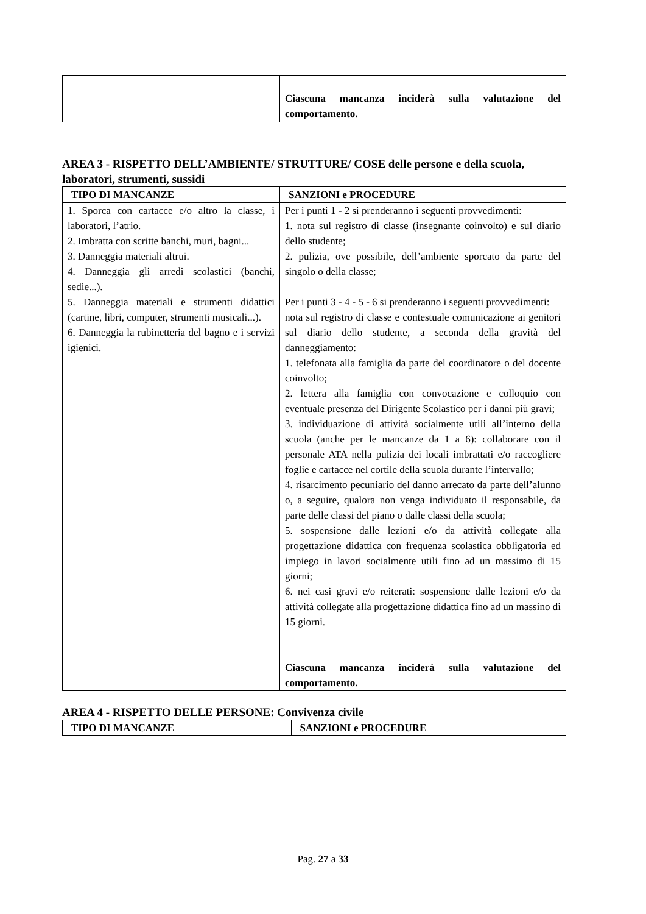| | Ciascuna mancanza inciderà sulla valutazione del comportamento. |
AREA 3 - RISPETTO DELL’AMBIENTE/ STRUTTURE/ COSE delle persone e della scuola, laboratori, strumenti, sussidi
| TIPO DI MANCANZE | SANZIONI e PROCEDURE |
| --- | --- |
| 1. Sporca con cartacce e/o altro la classe, i laboratori, l’atrio. 2. Imbratta con scritte banchi, muri, bagni... 3. Danneggia materiali altrui. 4. Danneggia gli arredi scolastici (banchi, sedie...). 5. Danneggia materiali e strumenti didattici (cartine, libri, computer, strumenti musicali...). 6. Danneggia la rubinetteria del bagno e i servizi igienici. | Per i punti 1 - 2 si prenderanno i seguenti provvedimenti: 1. nota sul registro di classe (insegnante coinvolto) e sul diario dello studente; 2. pulizia, ove possibile, dell’ambiente sporcato da parte del singolo o della classe; Per i punti 3 - 4 - 5 - 6 si prenderanno i seguenti provvedimenti: nota sul registro di classe e contestuale comunicazione ai genitori sul diario dello studente, a seconda della gravità del danneggiamento: 1. telefonata alla famiglia da parte del coordinatore o del docente coinvolto; 2. lettera alla famiglia con convocazione e colloquio con eventuale presenza del Dirigente Scolastico per i danni più gravi; 3. individuazione di attività socialmente utili all’interno della scuola (anche per le mancanze da 1 a 6): collaborare con il personale ATA nella pulizia dei locali imbrattati e/o raccogliere foglie e cartacce nel cortile della scuola durante l’intervallo; 4. risarcimento pecuniario del danno arrecato da parte dell’alunno o, a seguire, qualora non venga individuato il responsabile, da parte delle classi del piano o dalle classi della scuola; 5. sospensione dalle lezioni e/o da attività collegate alla progettazione didattica con frequenza scolastica obbligatoria ed impiego in lavori socialmente utili fino ad un massimo di 15 giorni; 6. nei casi gravi e/o reiterati: sospensione dalle lezioni e/o da attività collegate alla progettazione didattica fino ad un massino di 15 giorni. Ciascuna mancanza inciderà sulla valutazione del comportamento. |
AREA 4 - RISPETTO DELLE PERSONE: Convivenza civile
| TIPO DI MANCANZE | SANZIONI e PROCEDURE |
| --- | --- |
Pag. 27 a 33